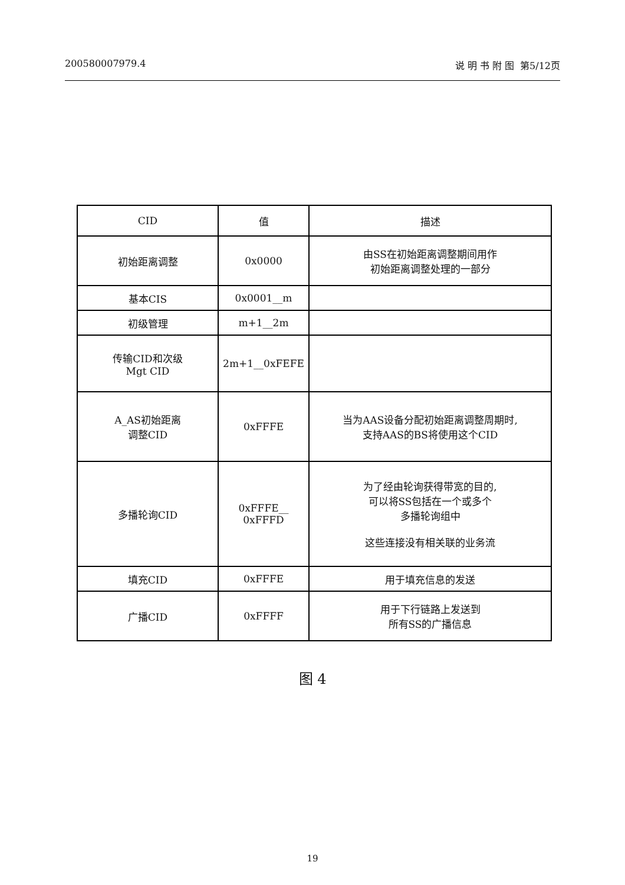200580007979.4 说 明 书 附 图 第5/12页
| CID | 值 | 描述 |
| --- | --- | --- |
| 初始距离调整 | 0x0000 | 由SS在初始距离调整期间用作 初始距离调整处理的一部分 |
| 基本CIS | 0x0001__m | |
| 初级管理 | m+1__2m | |
| 传输CID和次级 Mgt CID | 2m+1__0xFEFE | |
| A_AS初始距离 调整CID | 0xFFFE | 当为AAS设备分配初始距离调整周期时, 支持AAS的BS将使用这个CID |
| 多播轮询CID | 0xFFFE__ 0xFFFD | 为了经由轮询获得带宽的目的, 可以将SS包括在一个或多个 多播轮询组中 这些连接没有相关联的业务流 |
| 填充CID | 0xFFFE | 用于填充信息的发送 |
| 广播CID | 0xFFFF | 用于下行链路上发送到 所有SS的广播信息 |
图 4
19